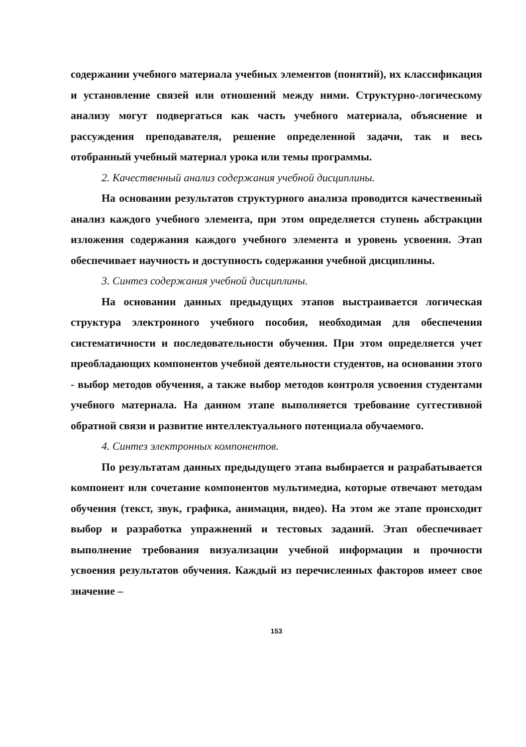содержании учебного материала учебных элементов (понятий), их классификация и установление связей или отношений между ними. Структурно-логическому анализу могут подвергаться как часть учебного материала, объяснение и рассуждения преподавателя, решение определенной задачи, так и весь отобранный учебный материал урока или темы программы.
2. Качественный анализ содержания учебной дисциплины.
На основании результатов структурного анализа проводится качественный анализ каждого учебного элемента, при этом определяется ступень абстракции изложения содержания каждого учебного элемента и уровень усвоения. Этап обеспечивает научность и доступность содержания учебной дисциплины.
3. Синтез содержания учебной дисциплины.
На основании данных предыдущих этапов выстраивается логическая структура электронного учебного пособия, необходимая для обеспечения систематичности и последовательности обучения. При этом определяется учет преобладающих компонентов учебной деятельности студентов, на основании этого - выбор методов обучения, а также выбор методов контроля усвоения студентами учебного материала. На данном этапе выполняется требование суггестивной обратной связи и развитие интеллектуального потенциала обучаемого.
4. Синтез электронных компонентов.
По результатам данных предыдущего этапа выбирается и разрабатывается компонент или сочетание компонентов мультимедиа, которые отвечают методам обучения (текст, звук, графика, анимация, видео). На этом же этапе происходит выбор и разработка упражнений и тестовых заданий. Этап обеспечивает выполнение требования визуализации учебной информации и прочности усвоения результатов обучения. Каждый из перечисленных факторов имеет свое значение –
153